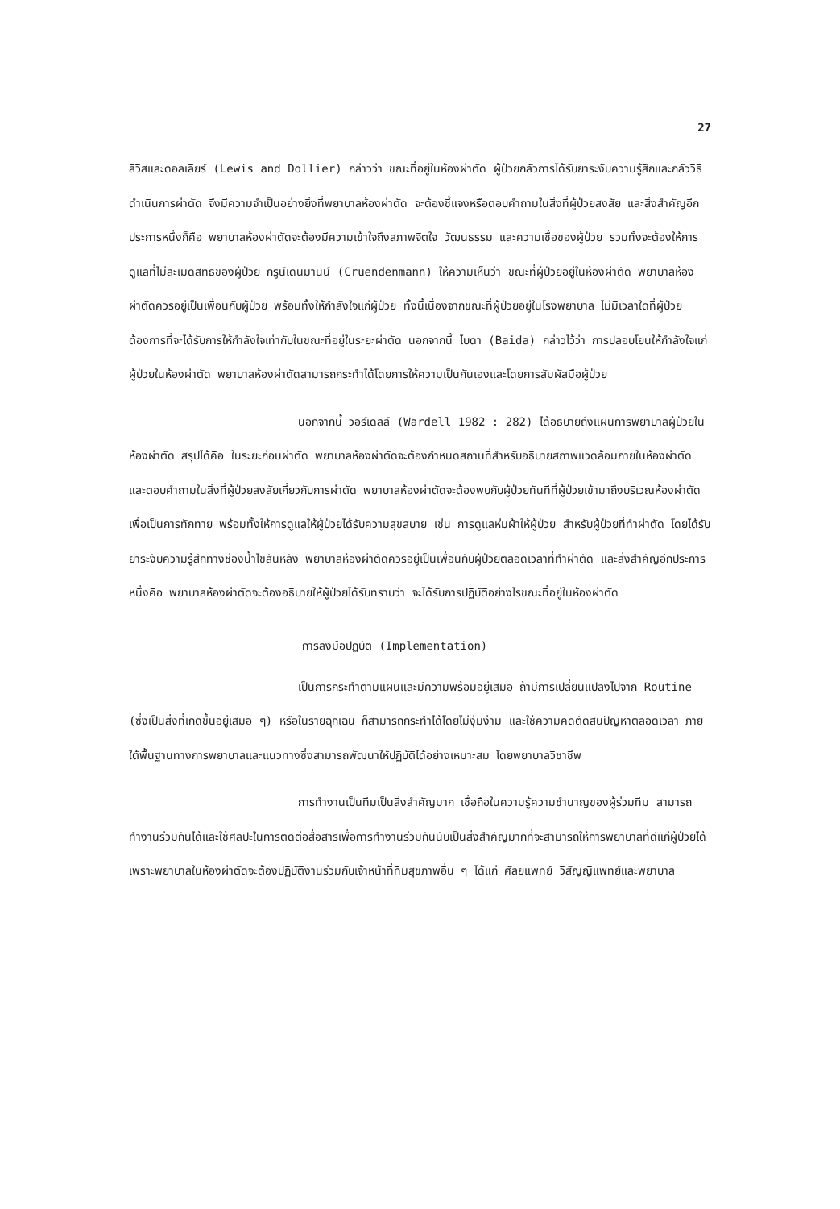27
ลีวิสและดอลเลียร์ (Lewis and Dollier) กล่าวว่า ขณะที่อยู่ในห้องผ่าตัด ผู้ป่วยกลัวการได้รับยาระงับความรู้สึกและกลัววิธีดำเนินการผ่าตัด จึงมีความจำเป็นอย่างยิ่งที่พยาบาลห้องผ่าตัด จะต้องชี้แจงหรือตอบคำถามในสิ่งที่ผู้ป่วยสงสัย และสิ่งสำคัญอีกประการหนึ่งก็คือ พยาบาลห้องผ่าตัดจะต้องมีความเข้าใจถึงสภาพจิตใจ วัฒนธรรม และความเชื่อของผู้ป่วย รวมทั้งจะต้องให้การดูแลที่ไม่ละเมิดสิทธิของผู้ป่วย กรูน์เดนมานน์ (Cruendenmann) ให้ความเห็นว่า ขณะที่ผู้ป่วยอยู่ในห้องผ่าตัด พยาบาลห้องผ่าตัดควรอยู่เป็นเพื่อนกับผู้ป่วย พร้อมทั้งให้กำลังใจแก่ผู้ป่วย ทั้งนี้เนื่องจากขณะที่ผู้ป่วยอยู่ในโรงพยาบาล ไม่มีเวลาใดที่ผู้ป่วยต้องการที่จะได้รับการให้กำลังใจเท่ากับในขณะที่อยู่ในระยะผ่าตัด นอกจากนี้ ไบดา (Baida) กล่าวไว้ว่า การปลอบโยนให้กำลังใจแก่ผู้ป่วยในห้องผ่าตัด พยาบาลห้องผ่าตัดสามารถกระทำได้โดยการให้ความเป็นกันเองและโดยการสัมผัสมือผู้ป่วย
นอกจากนี้ วอร์เดลล์ (Wardell 1982 : 282) ได้อธิบายถึงแผนการพยาบาลผู้ป่วยในห้องผ่าตัด สรุปได้คือ ในระยะก่อนผ่าตัด พยาบาลห้องผ่าตัดจะต้องกำหนดสถานที่สำหรับอธิบายสภาพแวดล้อมภายในห้องผ่าตัด และตอบคำถามในสิ่งที่ผู้ป่วยสงสัยเกี่ยวกับการผ่าตัด พยาบาลห้องผ่าตัดจะต้องพบกับผู้ป่วยทันทีที่ผู้ป่วยเข้ามาถึงบริเวณห้องผ่าตัด เพื่อเป็นการทักทาย พร้อมทั้งให้การดูแลให้ผู้ป่วยได้รับความสุขสบาย เช่น การดูแลห่มผ้าให้ผู้ป่วย สำหรับผู้ป่วยที่ทำผ่าตัด โดยได้รับยาระงับความรู้สึกทางช่องน้ำไขสันหลัง พยาบาลห้องผ่าตัดควรอยู่เป็นเพื่อนกับผู้ป่วยตลอดเวลาที่ทำผ่าตัด และสิ่งสำคัญอีกประการหนึ่งคือ พยาบาลห้องผ่าตัดจะต้องอธิบายให้ผู้ป่วยได้รับทราบว่า จะได้รับการปฏิบัติอย่างไรขณะที่อยู่ในห้องผ่าตัด
การลงมือปฏิบัติ (Implementation)
เป็นการกระทำตามแผนและมีความพร้อมอยู่เสมอ ถ้ามีการเปลี่ยนแปลงไปจาก Routine (ซึ่งเป็นสิ่งที่เกิดขึ้นอยู่เสมอ ๆ) หรือในรายฉุกเฉิน ก็สามารถกระทำได้โดยไม่งุ่มง่าม และใช้ความคิดตัดสินปัญหาตลอดเวลา ภายใต้พื้นฐานทางการพยาบาลและแนวทางซึ่งสามารถพัฒนาให้ปฏิบัติได้อย่างเหมาะสม โดยพยาบาลวิชาชีพ
การทำงานเป็นทีมเป็นสิ่งสำคัญมาก เชื่อถือในความรู้ความชำนาญของผู้ร่วมทีม สามารถทำงานร่วมกันได้และใช้ศิลปะในการติดต่อสื่อสารเพื่อการทำงานร่วมกันนับเป็นสิ่งสำคัญมากที่จะสามารถให้การพยาบาลที่ดีแก่ผู้ป่วยได้ เพราะพยาบาลในห้องผ่าตัดจะต้องปฏิบัติงานร่วมกับเจ้าหน้าที่ทีมสุขภาพอื่น ๆ ได้แก่ ศัลยแพทย์ วิสัญญีแพทย์และพยาบาล